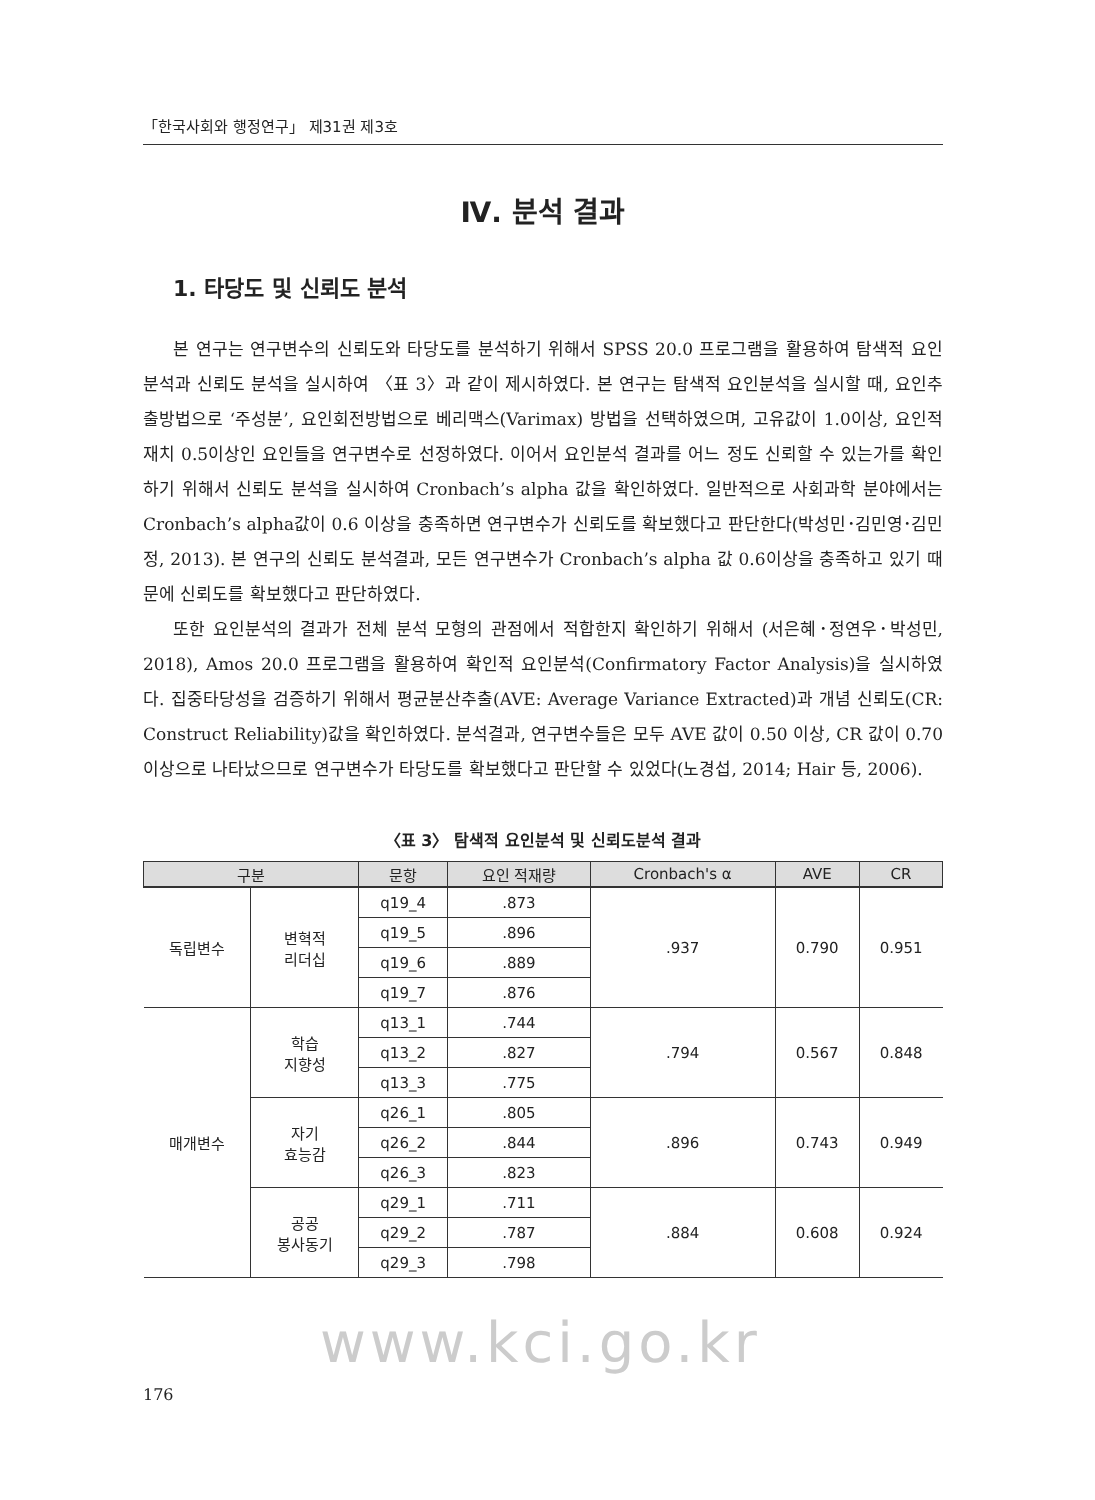「한국사회와 행정연구」 제31권 제3호
Ⅳ. 분석 결과
1. 타당도 및 신뢰도 분석
본 연구는 연구변수의 신뢰도와 타당도를 분석하기 위해서 SPSS 20.0 프로그램을 활용하여 탐색적 요인분석과 신뢰도 분석을 실시하여 〈표 3〉과 같이 제시하였다. 본 연구는 탐색적 요인분석을 실시할 때, 요인추출방법으로 ‘주성분’, 요인회전방법으로 베리맥스(Varimax) 방법을 선택하였으며, 고유값이 1.0이상, 요인적재치 0.5이상인 요인들을 연구변수로 선정하였다. 이어서 요인분석 결과를 어느 정도 신뢰할 수 있는가를 확인하기 위해서 신뢰도 분석을 실시하여 Cronbach’s alpha 값을 확인하였다. 일반적으로 사회과학 분야에서는 Cronbach’s alpha값이 0.6 이상을 충족하면 연구변수가 신뢰도를 확보했다고 판단한다(박성민･김민영･김민정, 2013). 본 연구의 신뢰도 분석결과, 모든 연구변수가 Cronbach’s alpha 값 0.6이상을 충족하고 있기 때문에 신뢰도를 확보했다고 판단하였다.
또한 요인분석의 결과가 전체 분석 모형의 관점에서 적합한지 확인하기 위해서 (서은혜･정연우･박성민, 2018), Amos 20.0 프로그램을 활용하여 확인적 요인분석(Confirmatory Factor Analysis)을 실시하였다. 집중타당성을 검증하기 위해서 평균분산추출(AVE: Average Variance Extracted)과 개념 신뢰도(CR: Construct Reliability)값을 확인하였다. 분석결과, 연구변수들은 모두 AVE 값이 0.50 이상, CR 값이 0.70 이상으로 나타났으므로 연구변수가 타당도를 확보했다고 판단할 수 있었다(노경섭, 2014; Hair 등, 2006).
〈표 3〉 탐색적 요인분석 및 신뢰도분석 결과
| 구분 | | 문항 | 요인 적재량 | Cronbach's α | AVE | CR |
| --- | --- | --- | --- | --- | --- | --- |
| 독립변수 | 변혁적 리더십 | q19_4 | .873 | .937 | 0.790 | 0.951 |
| | | q19_5 | .896 | | | |
| | | q19_6 | .889 | | | |
| | | q19_7 | .876 | | | |
| 매개변수 | 학습 지향성 | q13_1 | .744 | .794 | 0.567 | 0.848 |
| | | q13_2 | .827 | | | |
| | | q13_3 | .775 | | | |
| | 자기 효능감 | q26_1 | .805 | .896 | 0.743 | 0.949 |
| | | q26_2 | .844 | | | |
| | | q26_3 | .823 | | | |
| | 공공 봉사동기 | q29_1 | .711 | .884 | 0.608 | 0.924 |
| | | q29_2 | .787 | | | |
| | | q29_3 | .798 | | | |
www.kci.go.kr
176